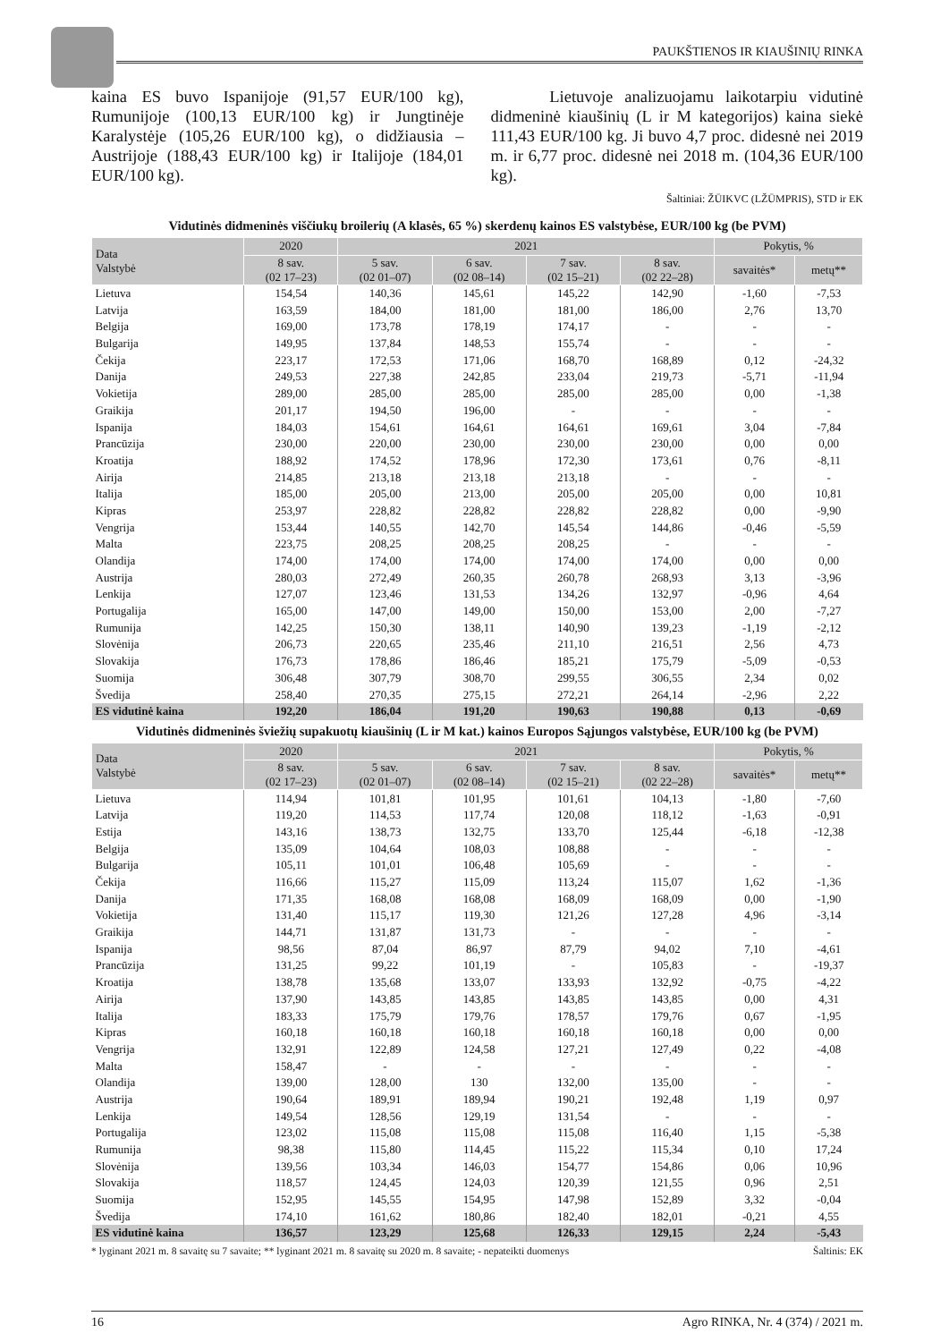PAUKŠTIENOS IR KIAUŠINIŲ RINKA
kaina ES buvo Ispanijoje (91,57 EUR/100 kg), Rumunijoje (100,13 EUR/100 kg) ir Jungtinėje Karalystėje (105,26 EUR/100 kg), o didžiausia – Austrijoje (188,43 EUR/100 kg) ir Italijoje (184,01 EUR/100 kg).
Lietuvoje analizuojamu laikotarpiu vidutinė didmeninė kiaušinių (L ir M kategorijos) kaina siekė 111,43 EUR/100 kg. Ji buvo 4,7 proc. didesnė nei 2019 m. ir 6,77 proc. didesnė nei 2018 m. (104,36 EUR/100 kg).
Šaltiniai: ŽŪIKVC (LŽŪMPRIS), STD ir EK
Vidutinės didmeninės viščiukų broilerių (A klasės, 65 %) skerdenų kainos ES valstybėse, EUR/100 kg (be PVM)
| Data Valstybė | 2020 | 2021 | | | | Pokytis, % | |
| --- | --- | --- | --- | --- | --- | --- | --- |
| | 8 sav. (02 17–23) | 5 sav. (02 01–07) | 6 sav. (02 08–14) | 7 sav. (02 15–21) | 8 sav. (02 22–28) | savaitės* | metų** |
| Lietuva | 154,54 | 140,36 | 145,61 | 145,22 | 142,90 | -1,60 | -7,53 |
| Latvija | 163,59 | 184,00 | 181,00 | 181,00 | 186,00 | 2,76 | 13,70 |
| Belgija | 169,00 | 173,78 | 178,19 | 174,17 | - | - | - |
| Bulgarija | 149,95 | 137,84 | 148,53 | 155,74 | - | - | - |
| Čekija | 223,17 | 172,53 | 171,06 | 168,70 | 168,89 | 0,12 | -24,32 |
| Danija | 249,53 | 227,38 | 242,85 | 233,04 | 219,73 | -5,71 | -11,94 |
| Vokietija | 289,00 | 285,00 | 285,00 | 285,00 | 285,00 | 0,00 | -1,38 |
| Graikija | 201,17 | 194,50 | 196,00 | - | - | - | - |
| Ispanija | 184,03 | 154,61 | 164,61 | 164,61 | 169,61 | 3,04 | -7,84 |
| Prancūzija | 230,00 | 220,00 | 230,00 | 230,00 | 230,00 | 0,00 | 0,00 |
| Kroatija | 188,92 | 174,52 | 178,96 | 172,30 | 173,61 | 0,76 | -8,11 |
| Airija | 214,85 | 213,18 | 213,18 | 213,18 | - | - | - |
| Italija | 185,00 | 205,00 | 213,00 | 205,00 | 205,00 | 0,00 | 10,81 |
| Kipras | 253,97 | 228,82 | 228,82 | 228,82 | 228,82 | 0,00 | -9,90 |
| Vengrija | 153,44 | 140,55 | 142,70 | 145,54 | 144,86 | -0,46 | -5,59 |
| Malta | 223,75 | 208,25 | 208,25 | 208,25 | - | - | - |
| Olandija | 174,00 | 174,00 | 174,00 | 174,00 | 174,00 | 0,00 | 0,00 |
| Austrija | 280,03 | 272,49 | 260,35 | 260,78 | 268,93 | 3,13 | -3,96 |
| Lenkija | 127,07 | 123,46 | 131,53 | 134,26 | 132,97 | -0,96 | 4,64 |
| Portugalija | 165,00 | 147,00 | 149,00 | 150,00 | 153,00 | 2,00 | -7,27 |
| Rumunija | 142,25 | 150,30 | 138,11 | 140,90 | 139,23 | -1,19 | -2,12 |
| Slovėnija | 206,73 | 220,65 | 235,46 | 211,10 | 216,51 | 2,56 | 4,73 |
| Slovakija | 176,73 | 178,86 | 186,46 | 185,21 | 175,79 | -5,09 | -0,53 |
| Suomija | 306,48 | 307,79 | 308,70 | 299,55 | 306,55 | 2,34 | 0,02 |
| Švedija | 258,40 | 270,35 | 275,15 | 272,21 | 264,14 | -2,96 | 2,22 |
| ES vidutinė kaina | 192,20 | 186,04 | 191,20 | 190,63 | 190,88 | 0,13 | -0,69 |
Vidutinės didmeninės šviežių supakuotų kiaušinių (L ir M kat.) kainos Europos Sąjungos valstybėse, EUR/100 kg (be PVM)
| Data Valstybė | 2020 | 2021 | | | | Pokytis, % | |
| --- | --- | --- | --- | --- | --- | --- | --- |
| | 8 sav. (02 17–23) | 5 sav. (02 01–07) | 6 sav. (02 08–14) | 7 sav. (02 15–21) | 8 sav. (02 22–28) | savaitės* | metų** |
| Lietuva | 114,94 | 101,81 | 101,95 | 101,61 | 104,13 | -1,80 | -7,60 |
| Latvija | 119,20 | 114,53 | 117,74 | 120,08 | 118,12 | -1,63 | -0,91 |
| Estija | 143,16 | 138,73 | 132,75 | 133,70 | 125,44 | -6,18 | -12,38 |
| Belgija | 135,09 | 104,64 | 108,03 | 108,88 | - | - | - |
| Bulgarija | 105,11 | 101,01 | 106,48 | 105,69 | - | - | - |
| Čekija | 116,66 | 115,27 | 115,09 | 113,24 | 115,07 | 1,62 | -1,36 |
| Danija | 171,35 | 168,08 | 168,08 | 168,09 | 168,09 | 0,00 | -1,90 |
| Vokietija | 131,40 | 115,17 | 119,30 | 121,26 | 127,28 | 4,96 | -3,14 |
| Graikija | 144,71 | 131,87 | 131,73 | - | - | - | - |
| Ispanija | 98,56 | 87,04 | 86,97 | 87,79 | 94,02 | 7,10 | -4,61 |
| Prancūzija | 131,25 | 99,22 | 101,19 | - | 105,83 | - | -19,37 |
| Kroatija | 138,78 | 135,68 | 133,07 | 133,93 | 132,92 | -0,75 | -4,22 |
| Airija | 137,90 | 143,85 | 143,85 | 143,85 | 143,85 | 0,00 | 4,31 |
| Italija | 183,33 | 175,79 | 179,76 | 178,57 | 179,76 | 0,67 | -1,95 |
| Kipras | 160,18 | 160,18 | 160,18 | 160,18 | 160,18 | 0,00 | 0,00 |
| Vengrija | 132,91 | 122,89 | 124,58 | 127,21 | 127,49 | 0,22 | -4,08 |
| Malta | 158,47 | - | - | - | - | - | - |
| Olandija | 139,00 | 128,00 | 130 | 132,00 | 135,00 | - | - |
| Austrija | 190,64 | 189,91 | 189,94 | 190,21 | 192,48 | 1,19 | 0,97 |
| Lenkija | 149,54 | 128,56 | 129,19 | 131,54 | - | - | - |
| Portugalija | 123,02 | 115,08 | 115,08 | 115,08 | 116,40 | 1,15 | -5,38 |
| Rumunija | 98,38 | 115,80 | 114,45 | 115,22 | 115,34 | 0,10 | 17,24 |
| Slovėnija | 139,56 | 103,34 | 146,03 | 154,77 | 154,86 | 0,06 | 10,96 |
| Slovakija | 118,57 | 124,45 | 124,03 | 120,39 | 121,55 | 0,96 | 2,51 |
| Suomija | 152,95 | 145,55 | 154,95 | 147,98 | 152,89 | 3,32 | -0,04 |
| Švedija | 174,10 | 161,62 | 180,86 | 182,40 | 182,01 | -0,21 | 4,55 |
| ES vidutinė kaina | 136,57 | 123,29 | 125,68 | 126,33 | 129,15 | 2,24 | -5,43 |
* lyginant 2021 m. 8 savaitę su 7 savaite; ** lyginant 2021 m. 8 savaitę su 2020 m. 8 savaite; - nepateikti duomenys Šaltinis: EK
16 Agro RINKA, Nr. 4 (374) / 2021 m.